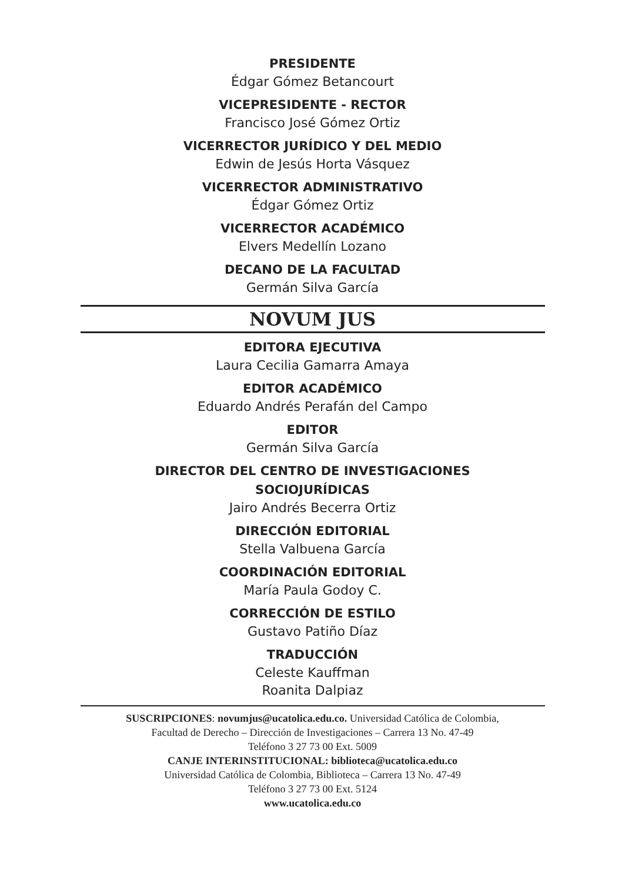PRESIDENTE
Édgar Gómez Betancourt
VICEPRESIDENTE - RECTOR
Francisco José Gómez Ortiz
VICERRECTOR JURÍDICO Y DEL MEDIO
Edwin de Jesús Horta Vásquez
VICERRECTOR ADMINISTRATIVO
Édgar Gómez Ortiz
VICERRECTOR ACADÉMICO
Elvers Medellín Lozano
DECANO DE LA FACULTAD
Germán Silva García
NOVUM JUS
EDITORA EJECUTIVA
Laura Cecilia Gamarra Amaya
EDITOR ACADÉMICO
Eduardo Andrés Perafán del Campo
EDITOR
Germán Silva García
DIRECTOR DEL CENTRO DE INVESTIGACIONES
SOCIOJURÍDICAS
Jairo Andrés Becerra Ortiz
DIRECCIÓN EDITORIAL
Stella Valbuena García
COORDINACIÓN EDITORIAL
María Paula Godoy C.
CORRECCIÓN DE ESTILO
Gustavo Patiño Díaz
TRADUCCIÓN
Celeste Kauffman
Roanita Dalpiaz
SUSCRIPCIONES: novumjus@ucatolica.edu.co. Universidad Católica de Colombia,
Facultad de Derecho – Dirección de Investigaciones – Carrera 13 No. 47-49
Teléfono 3 27 73 00 Ext. 5009
CANJE INTERINSTITUCIONAL: biblioteca@ucatolica.edu.co
Universidad Católica de Colombia, Biblioteca – Carrera 13 No. 47-49
Teléfono 3 27 73 00 Ext. 5124
www.ucatolica.edu.co